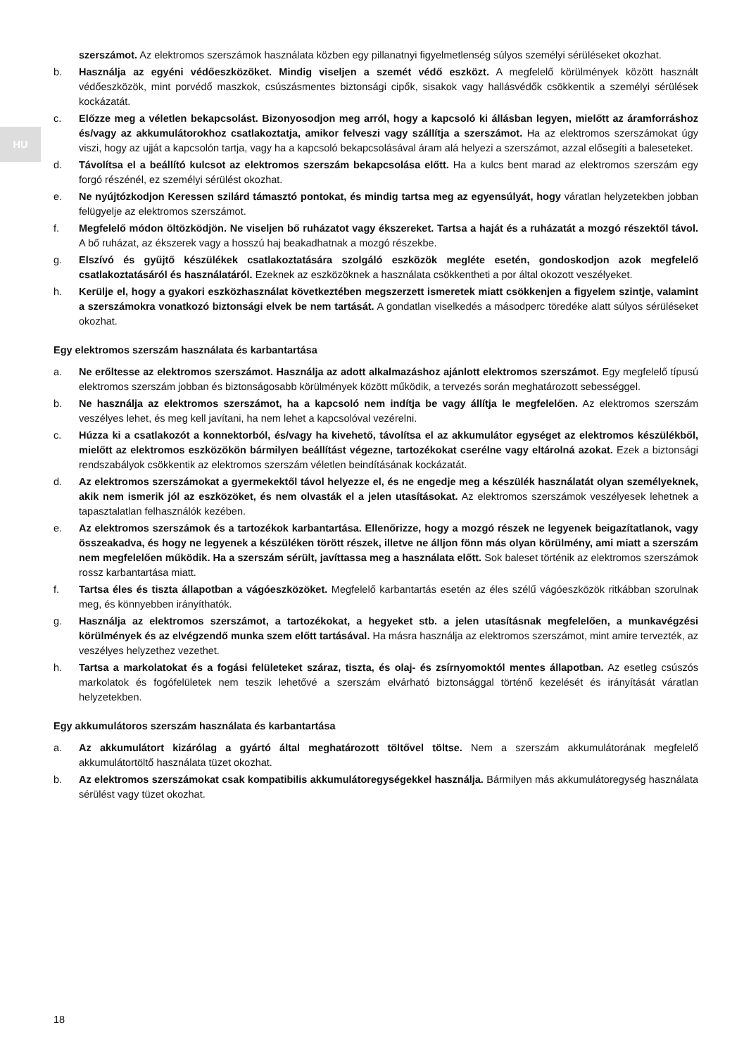HU
szerszámot. Az elektromos szerszámok használata közben egy pillanatnyi figyelmetlenség súlyos személyi sérüléseket okozhat.
b. Használja az egyéni védőeszközöket. Mindig viseljen a szemét védő eszközt. A megfelelő körülmények között használt védőeszközök, mint porvédő maszkok, csúszásmentes biztonsági cipők, sisakok vagy hallásvédők csökkentik a személyi sérülések kockázatát.
c. Előzze meg a véletlen bekapcsolást. Bizonyosodjon meg arról, hogy a kapcsoló ki állásban legyen, mielőtt az áramforráshoz és/vagy az akkumulátorokhoz csatlakoztatja, amikor felveszi vagy szállítja a szerszámot. Ha az elektromos szerszámokat úgy viszi, hogy az ujját a kapcsolón tartja, vagy ha a kapcsoló bekapcsolásával áram alá helyezi a szerszámot, azzal elősegíti a baleseteket.
d. Távolítsa el a beállító kulcsot az elektromos szerszám bekapcsolása előtt. Ha a kulcs bent marad az elektromos szerszám egy forgó részénél, ez személyi sérülést okozhat.
e. Ne nyújtózkodjon Keressen szilárd támasztó pontokat, és mindig tartsa meg az egyensúlyát, hogy váratlan helyzetekben jobban felügyelje az elektromos szerszámot.
f. Megfelelő módon öltözködjön. Ne viseljen bő ruházatot vagy ékszereket. Tartsa a haját és a ruházatát a mozgó részektől távol. A bő ruházat, az ékszerek vagy a hosszú haj beakadhatnak a mozgó részekbe.
g. Elszívó és gyűjtő készülékek csatlakoztatására szolgáló eszközök megléte esetén, gondoskodjon azok megfelelő csatlakoztatásáról és használatáról. Ezeknek az eszközöknek a használata csökkentheti a por által okozott veszélyeket.
h. Kerülje el, hogy a gyakori eszközhasználat következtében megszerzett ismeretek miatt csökkenjen a figyelem szintje, valamint a szerszámokra vonatkozó biztonsági elvek be nem tartását. A gondatlan viselkedés a másodperc töredéke alatt súlyos sérüléseket okozhat.
Egy elektromos szerszám használata és karbantartása
a. Ne erőltesse az elektromos szerszámot. Használja az adott alkalmazáshoz ajánlott elektromos szerszámot. Egy megfelelő típusú elektromos szerszám jobban és biztonságosabb körülmények között működik, a tervezés során meghatározott sebességgel.
b. Ne használja az elektromos szerszámot, ha a kapcsoló nem indítja be vagy állítja le megfelelően. Az elektromos szerszám veszélyes lehet, és meg kell javítani, ha nem lehet a kapcsolóval vezérelni.
c. Húzza ki a csatlakozót a konnektorból, és/vagy ha kivehető, távolítsa el az akkumulátor egységet az elektromos készülékből, mielőtt az elektromos eszközökön bármilyen beállítást végezne, tartozékokat cserélne vagy eltárolná azokat. Ezek a biztonsági rendszabályok csökkentik az elektromos szerszám véletlen beindításának kockázatát.
d. Az elektromos szerszámokat a gyermekektől távol helyezze el, és ne engedje meg a készülék használatát olyan személyeknek, akik nem ismerik jól az eszközöket, és nem olvasták el a jelen utasításokat. Az elektromos szerszámok veszélyesek lehetnek a tapasztalatlan felhasználók kezében.
e. Az elektromos szerszámok és a tartozékok karbantartása. Ellenőrizze, hogy a mozgó részek ne legyenek beigazítatlanok, vagy összeakadva, és hogy ne legyenek a készüléken törött részek, illetve ne álljon fönn más olyan körülmény, ami miatt a szerszám nem megfelelően működik. Ha a szerszám sérült, javíttassa meg a használata előtt. Sok baleset történik az elektromos szerszámok rossz karbantartása miatt.
f. Tartsa éles és tiszta állapotban a vágóeszközöket. Megfelelő karbantartás esetén az éles szélű vágóeszközök ritkábban szorulnak meg, és könnyebben irányíthatók.
g. Használja az elektromos szerszámot, a tartozékokat, a hegyeket stb. a jelen utasításnak megfelelően, a munkavégzési körülmények és az elvégzendő munka szem előtt tartásával. Ha másra használja az elektromos szerszámot, mint amire tervezték, az veszélyes helyzethez vezethet.
h. Tartsa a markolatokat és a fogási felületeket száraz, tiszta, és olaj- és zsírnyomoktól mentes állapotban. Az esetleg csúszós markolatok és fogófelületek nem teszik lehetővé a szerszám elvárható biztonsággal történő kezelését és irányítását váratlan helyzetekben.
Egy akkumulátoros szerszám használata és karbantartása
a. Az akkumulátort kizárólag a gyártó által meghatározott töltővel töltse. Nem a szerszám akkumulátorának megfelelő akkumulátortöltő használata tüzet okozhat.
b. Az elektromos szerszámokat csak kompatibilis akkumulátoregységekkel használja. Bármilyen más akkumulátoregység használata sérülést vagy tüzet okozhat.
18